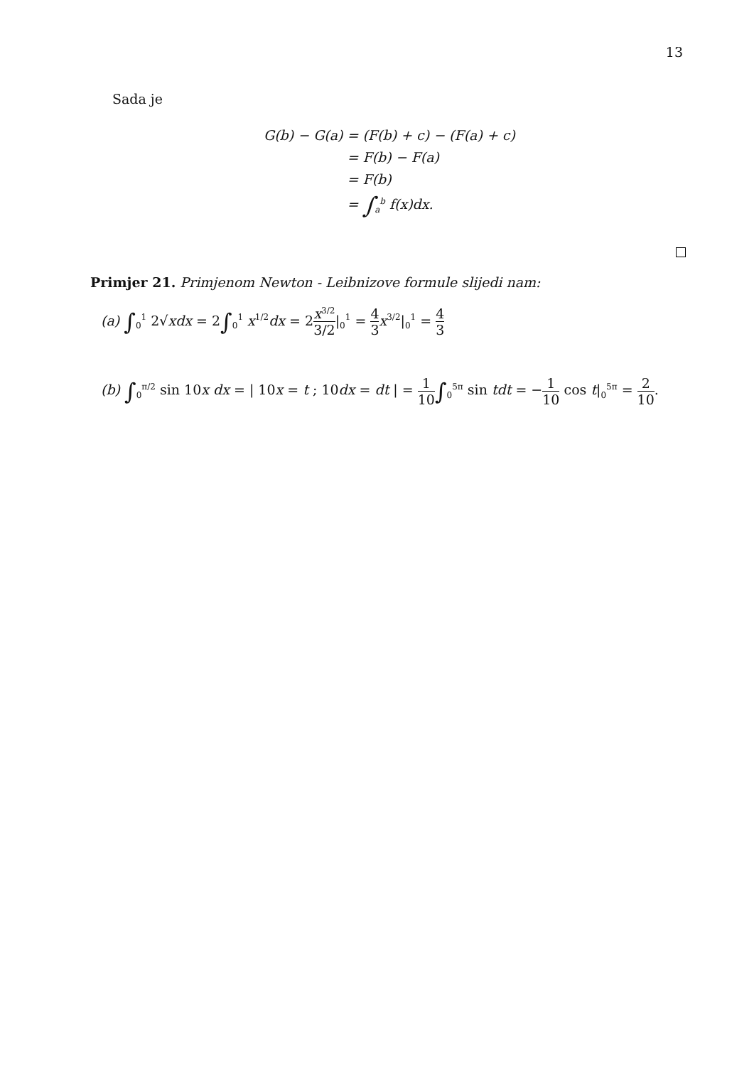13
Sada je
| G(b) − G(a) | = (F(b) + c) − (F(a) + c) |
| | = F(b) − F(a) |
| | = F(b) |
| | = ∫<sub>a</sub><sup>b</sup> f(x)dx. |
Primjer 21. Primjenom Newton - Leibnizove formule slijedi nam:
(a) ∫<sub>0</sub><sup>1</sup> 2√xdx = 2∫<sub>0</sub><sup>1</sup> x<sup>1/2</sup>dx = 2x<sup>3/2</sup> 3/2|<sub>0</sub><sup>1</sup> = 4 3 x<sup>3/2</sup>|<sub>0</sub><sup>1</sup> = 4 3
(b) ∫<sub>0</sub><sup>π/2</sup> sin 10x dx = | 10x = t ; 10dx = dt | = 1 10∫<sub>0</sub><sup>5π</sup> sin tdt = −1 10 cos t|<sub>0</sub><sup>5π</sup> = 2 10.